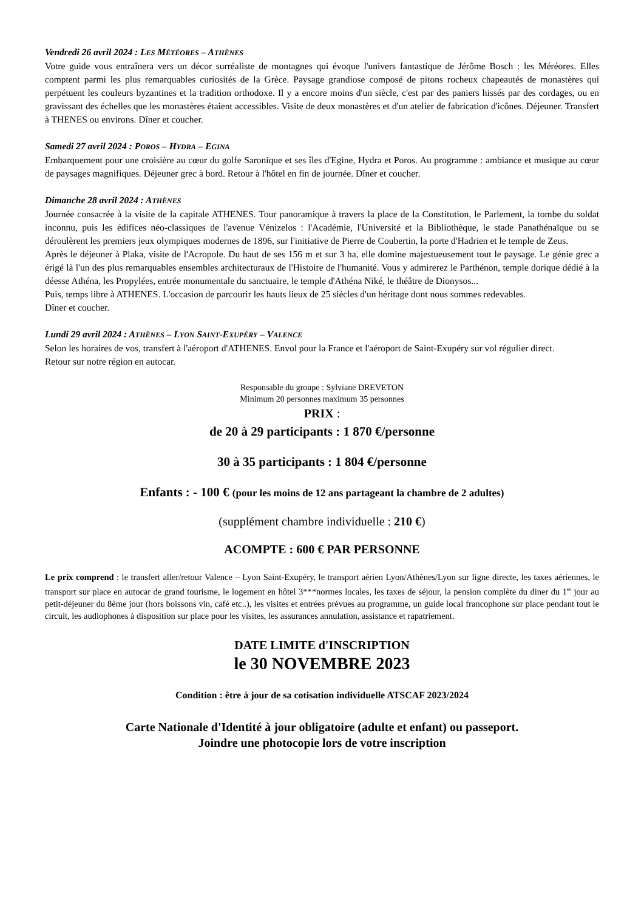Vendredi 26 avril 2024 : LES MÉTÉORES – ATHÈNES
Votre guide vous entraînera vers un décor surréaliste de montagnes qui évoque l'univers fantastique de Jérôme Bosch : les Méréores. Elles comptent parmi les plus remarquables curiosités de la Grèce. Paysage grandiose composé de pitons rocheux chapeautés de monastères qui perpétuent les couleurs byzantines et la tradition orthodoxe. Il y a encore moins d'un siècle, c'est par des paniers hissés par des cordages, ou en gravissant des échelles que les monastères étaient accessibles. Visite de deux monastères et d'un atelier de fabrication d'icônes. Déjeuner. Transfert à THENES ou environs. Dîner et coucher.
Samedi 27 avril 2024 : POROS – HYDRA – EGINA
Embarquement pour une croisière au cœur du golfe Saronique et ses îles d'Egine, Hydra et Poros. Au programme : ambiance et musique au cœur de paysages magnifiques. Déjeuner grec à bord. Retour à l'hôtel en fin de journée. Dîner et coucher.
Dimanche 28 avril 2024 : ATHÈNES
Journée consacrée à la visite de la capitale ATHENES. Tour panoramique à travers la place de la Constitution, le Parlement, la tombe du soldat inconnu, puis les édifices néo-classiques de l'avenue Vénizelos : l'Académie, l'Université et la Bibliothèque, le stade Panathénaïque ou se déroulèrent les premiers jeux olympiques modernes de 1896, sur l'initiative de Pierre de Coubertin, la porte d'Hadrien et le temple de Zeus.
Après le déjeuner à Plaka, visite de l'Acropole. Du haut de ses 156 m et sur 3 ha, elle domine majestueusement tout le paysage. Le génie grec a érigé là l'un des plus remarquables ensembles architecturaux de l'Histoire de l'humanité. Vous y admirerez le Parthénon, temple dorique dédié à la déesse Athéna, les Propylées, entrée monumentale du sanctuaire, le temple d'Athéna Niké, le théâtre de Dionysos...
Puis, temps libre à ATHENES. L'occasion de parcourir les hauts lieux de 25 siècles d'un héritage dont nous sommes redevables.
Dîner et coucher.
Lundi 29 avril 2024 : ATHÈNES – LYON SAINT-EXUPÉRY – VALENCE
Selon les horaires de vos, transfert à l'aéroport d'ATHENES. Envol pour la France et l'aéroport de Saint-Exupéry sur vol régulier direct.
Retour sur notre région en autocar.
Responsable du groupe : Sylviane DREVETON
Minimum 20 personnes maximum 35 personnes
PRIX :
de 20 à 29 participants : 1 870 €/personne
30 à 35 participants : 1 804 €/personne
Enfants : - 100 € (pour les moins de 12 ans partageant la chambre de 2 adultes)
(supplément chambre individuelle : 210 €)
ACOMPTE : 600 € PAR PERSONNE
Le prix comprend : le transfert aller/retour Valence – Lyon Saint-Exupéry, le transport aérien Lyon/Athènes/Lyon sur ligne directe, les taxes aériennes, le transport sur place en autocar de grand tourisme, le logement en hôtel 3***normes locales, les taxes de séjour, la pension complète du diner du 1<sup>er</sup> jour au petit-déjeuner du 8ème jour (hors boissons vin, café etc..), les visites et entrées prévues au programme, un guide local francophone sur place pendant tout le circuit, les audiophones à disposition sur place pour les visites, les assurances annulation, assistance et rapatriement.
DATE LIMITE d'INSCRIPTION
le 30 NOVEMBRE 2023
Condition : être à jour de sa cotisation individuelle ATSCAF 2023/2024
Carte Nationale d'Identité à jour obligatoire (adulte et enfant) ou passeport.
Joindre une photocopie lors de votre inscription